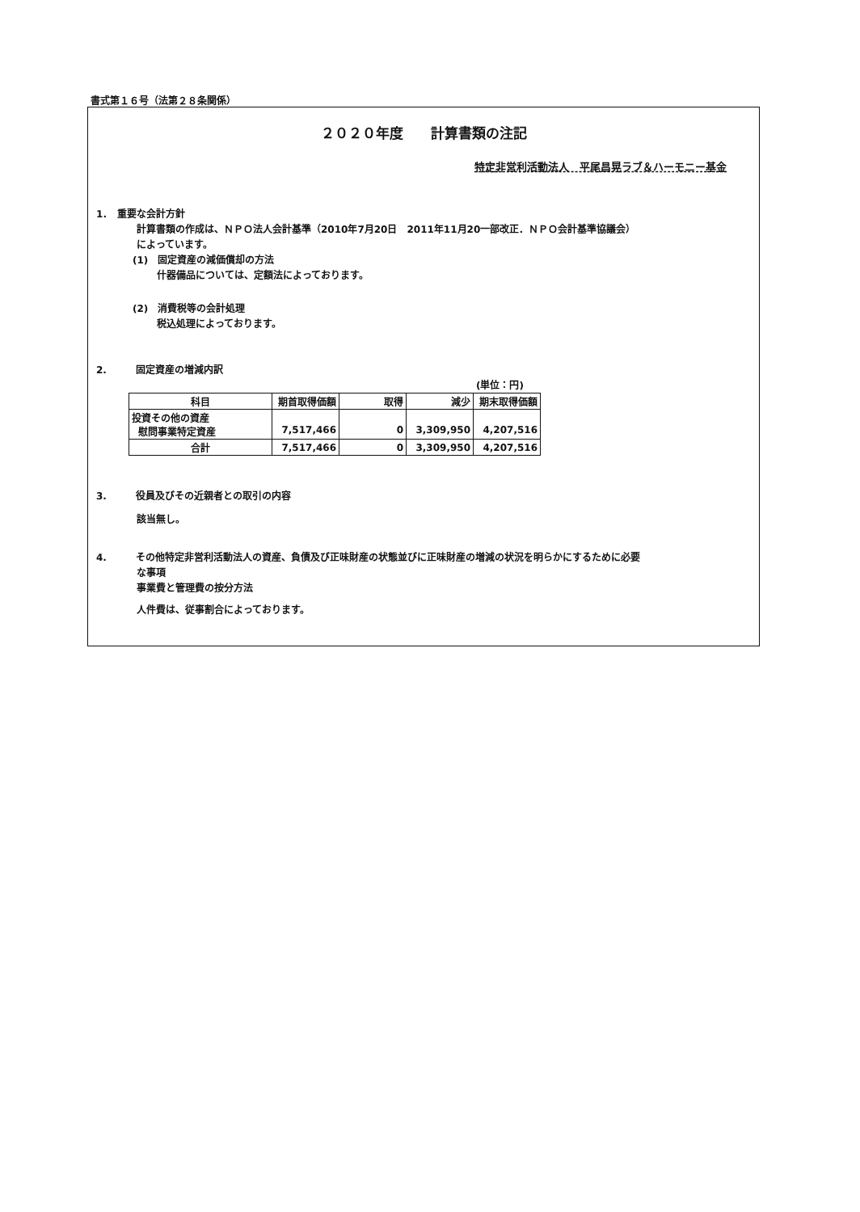書式第１６号（法第２８条関係）
２０２０年度　　計算書類の注記
特定非営利活動法人　平尾昌晃ラブ＆ハーモニー基金
1．　重要な会計方針
計算書類の作成は、ＮＰＯ法人会計基準（2010年7月20日　2011年11月20一部改正．ＮＰＯ会計基準協議会）
によっています。
(1)　固定資産の減価償却の方法
什器備品については、定額法によっております。
(2)　消費税等の会計処理
税込処理によっております。
2.　　　固定資産の増減内訳
(単位：円)
| 科目 | 期首取得価額 | 取得 | 減少 | 期末取得価額 |
| --- | --- | --- | --- | --- |
| 投資その他の資産 慰問事業特定資産 | 7,517,466 | 0 | 3,309,950 | 4,207,516 |
| 合計 | 7,517,466 | 0 | 3,309,950 | 4,207,516 |
3.　　　役員及びその近親者との取引の内容
該当無し。
4.　　　その他特定非営利活動法人の資産、負債及び正味財産の状態並びに正味財産の増減の状況を明らかにするために必要
な事項
事業費と管理費の按分方法
人件費は、従事割合によっております。